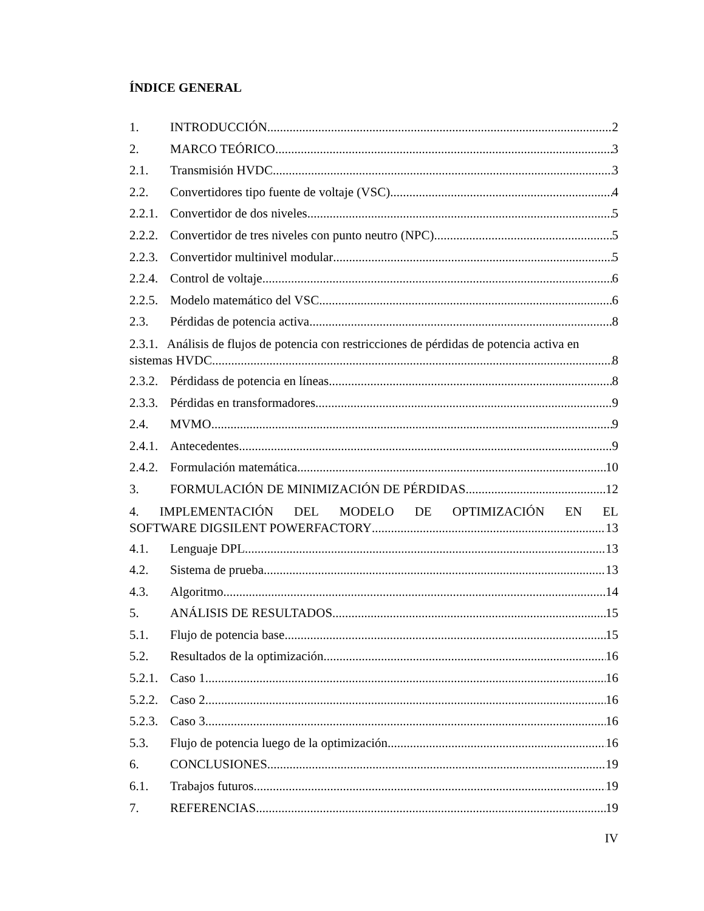ÍNDICE GENERAL
1. INTRODUCCIÓN 2
2. MARCO TEÓRICO 3
2.1. Transmisión HVDC 3
2.2. Convertidores tipo fuente de voltaje (VSC) 4
2.2.1. Convertidor de dos niveles 5
2.2.2. Convertidor de tres niveles con punto neutro (NPC) 5
2.2.3. Convertidor multinivel modular 5
2.2.4. Control de voltaje 6
2.2.5. Modelo matemático del VSC 6
2.3. Pérdidas de potencia activa 8
2.3.1. Análisis de flujos de potencia con restricciones de pérdidas de potencia activa en
sistemas HVDC 8
2.3.2. Pérdidass de potencia en líneas 8
2.3.3. Pérdidas en transformadores 9
2.4. MVMO 9
2.4.1. Antecedentes 9
2.4.2. Formulación matemática 10
3. FORMULACIÓN DE MINIMIZACIÓN DE PÉRDIDAS 12
4. IMPLEMENTACIÓN DEL MODELO DE OPTIMIZACIÓN EN EL
SOFTWARE DIGSILENT POWERFACTORY 13
4.1. Lenguaje DPL 13
4.2. Sistema de prueba 13
4.3. Algoritmo 14
5. ANÁLISIS DE RESULTADOS 15
5.1. Flujo de potencia base 15
5.2. Resultados de la optimización 16
5.2.1. Caso 1 16
5.2.2. Caso 2 16
5.2.3. Caso 3 16
5.3. Flujo de potencia luego de la optimización 16
6. CONCLUSIONES 19
6.1. Trabajos futuros 19
7. REFERENCIAS 19
IV